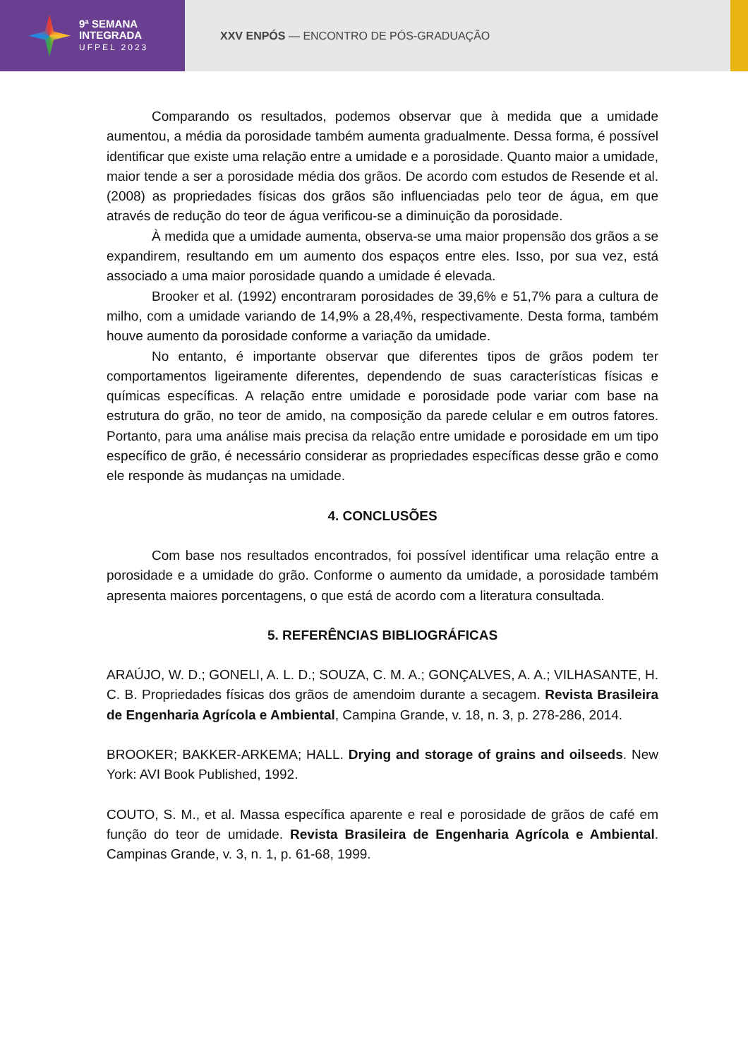9ª SEMANA
INTEGRADA
UFPEL 2023
XXV ENPÓS — ENCONTRO DE PÓS-GRADUAÇÃO
Comparando os resultados, podemos observar que à medida que a umidade aumentou, a média da porosidade também aumenta gradualmente. Dessa forma, é possível identificar que existe uma relação entre a umidade e a porosidade. Quanto maior a umidade, maior tende a ser a porosidade média dos grãos. De acordo com estudos de Resende et al. (2008) as propriedades físicas dos grãos são influenciadas pelo teor de água, em que através de redução do teor de água verificou-se a diminuição da porosidade.
À medida que a umidade aumenta, observa-se uma maior propensão dos grãos a se expandirem, resultando em um aumento dos espaços entre eles. Isso, por sua vez, está associado a uma maior porosidade quando a umidade é elevada.
Brooker et al. (1992) encontraram porosidades de 39,6% e 51,7% para a cultura de milho, com a umidade variando de 14,9% a 28,4%, respectivamente. Desta forma, também houve aumento da porosidade conforme a variação da umidade.
No entanto, é importante observar que diferentes tipos de grãos podem ter comportamentos ligeiramente diferentes, dependendo de suas características físicas e químicas específicas. A relação entre umidade e porosidade pode variar com base na estrutura do grão, no teor de amido, na composição da parede celular e em outros fatores. Portanto, para uma análise mais precisa da relação entre umidade e porosidade em um tipo específico de grão, é necessário considerar as propriedades específicas desse grão e como ele responde às mudanças na umidade.
4. CONCLUSÕES
Com base nos resultados encontrados, foi possível identificar uma relação entre a porosidade e a umidade do grão. Conforme o aumento da umidade, a porosidade também apresenta maiores porcentagens, o que está de acordo com a literatura consultada.
5. REFERÊNCIAS BIBLIOGRÁFICAS
ARAÚJO, W. D.; GONELI, A. L. D.; SOUZA, C. M. A.; GONÇALVES, A. A.; VILHASANTE, H. C. B. Propriedades físicas dos grãos de amendoim durante a secagem. Revista Brasileira de Engenharia Agrícola e Ambiental, Campina Grande, v. 18, n. 3, p. 278-286, 2014.
BROOKER; BAKKER-ARKEMA; HALL. Drying and storage of grains and oilseeds. New York: AVI Book Published, 1992.
COUTO, S. M., et al. Massa específica aparente e real e porosidade de grãos de café em função do teor de umidade. Revista Brasileira de Engenharia Agrícola e Ambiental. Campinas Grande, v. 3, n. 1, p. 61-68, 1999.